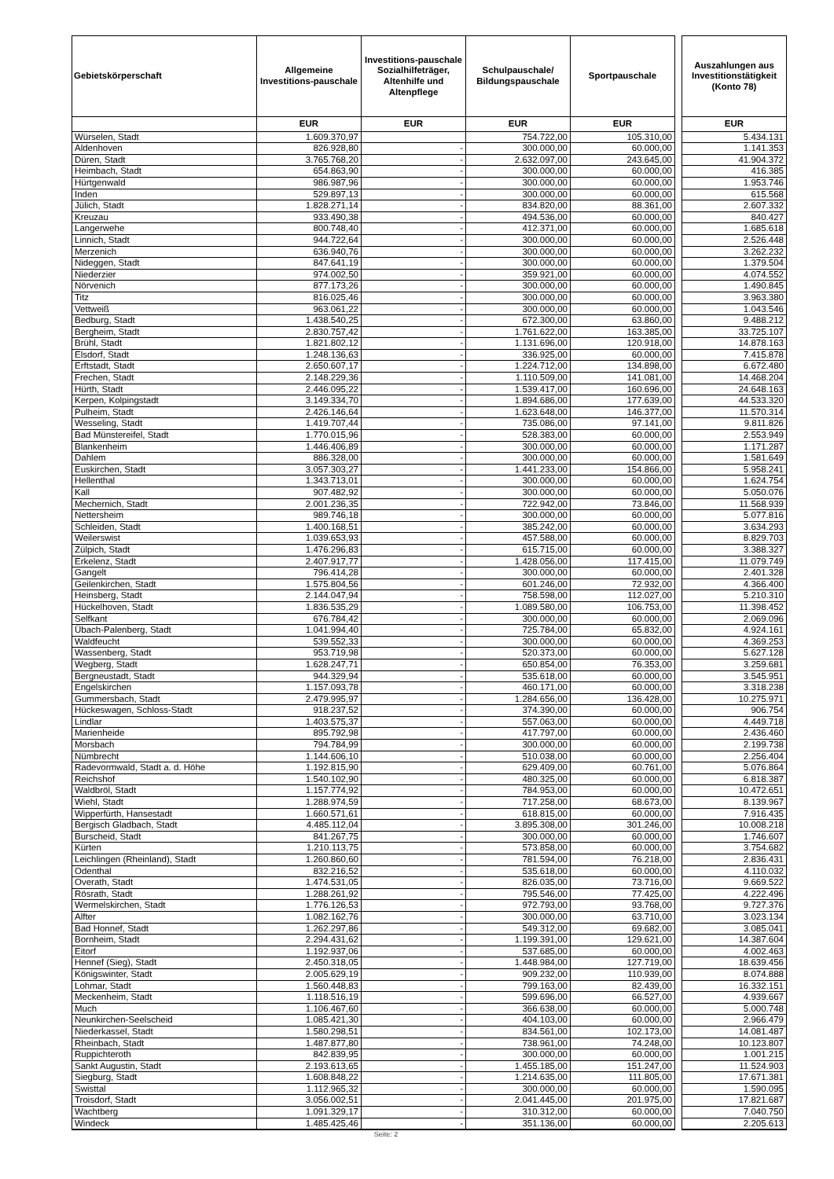| Gebietskörperschaft | Allgemeine Investitions-pauschale | Investitions-pauschale Sozialhilfeträger, Altenhilfe und Altenpflege | Schulpauschale/ Bildungspauschale | Sportpauschale | | Auszahlungen aus Investitionstätigkeit (Konto 78) |
| --- | --- | --- | --- | --- | --- | --- |
| | EUR | EUR | EUR | EUR | | EUR |
| Würselen, Stadt | 1.609.370,97 | | 754.722,00 | 105.310,00 | | 5.434.131 |
| Aldenhoven | 826.928,80 | - | 300.000,00 | 60.000,00 | | 1.141.353 |
| Düren, Stadt | 3.765.768,20 | - | 2.632.097,00 | 243.645,00 | | 41.904.372 |
| Heimbach, Stadt | 654.863,90 | - | 300.000,00 | 60.000,00 | | 416.385 |
| Hürtgenwald | 986.987,96 | - | 300.000,00 | 60.000,00 | | 1.953.746 |
| Inden | 529.897,13 | - | 300.000,00 | 60.000,00 | | 615.568 |
| Jülich, Stadt | 1.828.271,14 | - | 834.820,00 | 88.361,00 | | 2.607.332 |
| Kreuzau | 933.490,38 | - | 494.536,00 | 60.000,00 | | 840.427 |
| Langerwehe | 800.748,40 | - | 412.371,00 | 60.000,00 | | 1.685.618 |
| Linnich, Stadt | 944.722,64 | - | 300.000,00 | 60.000,00 | | 2.526.448 |
| Merzenich | 636.940,76 | - | 300.000,00 | 60.000,00 | | 3.262.232 |
| Nideggen, Stadt | 847.641,19 | - | 300.000,00 | 60.000,00 | | 1.379.504 |
| Niederzier | 974.002,50 | - | 359.921,00 | 60.000,00 | | 4.074.552 |
| Nörvenich | 877.173,26 | - | 300.000,00 | 60.000,00 | | 1.490.845 |
| Titz | 816.025,46 | - | 300.000,00 | 60.000,00 | | 3.963.380 |
| Vettweiß | 963.061,22 | - | 300.000,00 | 60.000,00 | | 1.043.546 |
| Bedburg, Stadt | 1.438.540,25 | - | 672.300,00 | 63.860,00 | | 9.488.212 |
| Bergheim, Stadt | 2.830.757,42 | - | 1.761.622,00 | 163.385,00 | | 33.725.107 |
| Brühl, Stadt | 1.821.802,12 | - | 1.131.696,00 | 120.918,00 | | 14.878.163 |
| Elsdorf, Stadt | 1.248.136,63 | - | 336.925,00 | 60.000,00 | | 7.415.878 |
| Erftstadt, Stadt | 2.650.607,17 | - | 1.224.712,00 | 134.898,00 | | 6.672.480 |
| Frechen, Stadt | 2.148.229,36 | - | 1.110.509,00 | 141.081,00 | | 14.468.204 |
| Hürth, Stadt | 2.446.095,22 | - | 1.539.417,00 | 160.696,00 | | 24.648.163 |
| Kerpen, Kolpingstadt | 3.149.334,70 | - | 1.894.686,00 | 177.639,00 | | 44.533.320 |
| Pulheim, Stadt | 2.426.146,64 | - | 1.623.648,00 | 146.377,00 | | 11.570.314 |
| Wesseling, Stadt | 1.419.707,44 | - | 735.086,00 | 97.141,00 | | 9.811.826 |
| Bad Münstereifel, Stadt | 1.770.015,96 | - | 528.383,00 | 60.000,00 | | 2.553.949 |
| Blankenheim | 1.446.406,89 | - | 300.000,00 | 60.000,00 | | 1.171.287 |
| Dahlem | 886.328,00 | - | 300.000,00 | 60.000,00 | | 1.581.649 |
| Euskirchen, Stadt | 3.057.303,27 | - | 1.441.233,00 | 154.866,00 | | 5.958.241 |
| Hellenthal | 1.343.713,01 | - | 300.000,00 | 60.000,00 | | 1.624.754 |
| Kall | 907.482,92 | - | 300.000,00 | 60.000,00 | | 5.050.076 |
| Mechernich, Stadt | 2.001.236,35 | - | 722.942,00 | 73.846,00 | | 11.568.939 |
| Nettersheim | 989.746,18 | - | 300.000,00 | 60.000,00 | | 5.077.816 |
| Schleiden, Stadt | 1.400.168,51 | - | 385.242,00 | 60.000,00 | | 3.634.293 |
| Weilerswist | 1.039.653,93 | - | 457.588,00 | 60.000,00 | | 8.829.703 |
| Zülpich, Stadt | 1.476.296,83 | - | 615.715,00 | 60.000,00 | | 3.388.327 |
| Erkelenz, Stadt | 2.407.917,77 | - | 1.428.056,00 | 117.415,00 | | 11.079.749 |
| Gangelt | 796.414,28 | - | 300.000,00 | 60.000,00 | | 2.401.328 |
| Geilenkirchen, Stadt | 1.575.804,56 | - | 601.246,00 | 72.932,00 | | 4.366.400 |
| Heinsberg, Stadt | 2.144.047,94 | - | 758.598,00 | 112.027,00 | | 5.210.310 |
| Hückelhoven, Stadt | 1.836.535,29 | - | 1.089.580,00 | 106.753,00 | | 11.398.452 |
| Selfkant | 676.784,42 | - | 300.000,00 | 60.000,00 | | 2.069.096 |
| Übach-Palenberg, Stadt | 1.041.994,40 | - | 725.784,00 | 65.832,00 | | 4.924.161 |
| Waldfeucht | 539.552,33 | - | 300.000,00 | 60.000,00 | | 4.369.253 |
| Wassenberg, Stadt | 953.719,98 | - | 520.373,00 | 60.000,00 | | 5.627.128 |
| Wegberg, Stadt | 1.628.247,71 | - | 650.854,00 | 76.353,00 | | 3.259.681 |
| Bergneustadt, Stadt | 944.329,94 | - | 535.618,00 | 60.000,00 | | 3.545.951 |
| Engelskirchen | 1.157.093,78 | - | 460.171,00 | 60.000,00 | | 3.318.238 |
| Gummersbach, Stadt | 2.479.995,97 | - | 1.284.656,00 | 136.428,00 | | 10.275.971 |
| Hückeswagen, Schloss-Stadt | 918.237,52 | - | 374.390,00 | 60.000,00 | | 906.754 |
| Lindlar | 1.403.575,37 | - | 557.063,00 | 60.000,00 | | 4.449.718 |
| Marienheide | 895.792,98 | - | 417.797,00 | 60.000,00 | | 2.436.460 |
| Morsbach | 794.784,99 | - | 300.000,00 | 60.000,00 | | 2.199.738 |
| Nümbrecht | 1.144.606,10 | - | 510.038,00 | 60.000,00 | | 2.256.404 |
| Radevormwald, Stadt a. d. Höhe | 1.192.815,90 | - | 629.409,00 | 60.761,00 | | 5.076.864 |
| Reichshof | 1.540.102,90 | - | 480.325,00 | 60.000,00 | | 6.818.387 |
| Waldbröl, Stadt | 1.157.774,92 | - | 784.953,00 | 60.000,00 | | 10.472.651 |
| Wiehl, Stadt | 1.288.974,59 | - | 717.258,00 | 68.673,00 | | 8.139.967 |
| Wipperfürth, Hansestadt | 1.660.571,61 | - | 618.815,00 | 60.000,00 | | 7.916.435 |
| Bergisch Gladbach, Stadt | 4.485.112,04 | - | 3.895.308,00 | 301.246,00 | | 10.008.218 |
| Burscheid, Stadt | 841.267,75 | - | 300.000,00 | 60.000,00 | | 1.746.607 |
| Kürten | 1.210.113,75 | - | 573.858,00 | 60.000,00 | | 3.754.682 |
| Leichlingen (Rheinland), Stadt | 1.260.860,60 | - | 781.594,00 | 76.218,00 | | 2.836.431 |
| Odenthal | 832.216,52 | - | 535.618,00 | 60.000,00 | | 4.110.032 |
| Overath, Stadt | 1.474.531,05 | - | 826.035,00 | 73.716,00 | | 9.669.522 |
| Rösrath, Stadt | 1.288.261,92 | - | 795.546,00 | 77.425,00 | | 4.222.496 |
| Wermelskirchen, Stadt | 1.776.126,53 | - | 972.793,00 | 93.768,00 | | 9.727.376 |
| Alfter | 1.082.162,76 | - | 300.000,00 | 63.710,00 | | 3.023.134 |
| Bad Honnef, Stadt | 1.262.297,86 | - | 549.312,00 | 69.682,00 | | 3.085.041 |
| Bornheim, Stadt | 2.294.431,62 | - | 1.199.391,00 | 129.621,00 | | 14.387.604 |
| Eitorf | 1.192.937,06 | - | 537.685,00 | 60.000,00 | | 4.002.463 |
| Hennef (Sieg), Stadt | 2.450.318,05 | - | 1.448.984,00 | 127.719,00 | | 18.639.456 |
| Königswinter, Stadt | 2.005.629,19 | - | 909.232,00 | 110.939,00 | | 8.074.888 |
| Lohmar, Stadt | 1.560.448,83 | - | 799.163,00 | 82.439,00 | | 16.332.151 |
| Meckenheim, Stadt | 1.118.516,19 | - | 599.696,00 | 66.527,00 | | 4.939.667 |
| Much | 1.106.467,60 | - | 366.638,00 | 60.000,00 | | 5.000.748 |
| Neunkirchen-Seelscheid | 1.085.421,30 | - | 404.103,00 | 60.000,00 | | 2.966.479 |
| Niederkassel, Stadt | 1.580.298,51 | - | 834.561,00 | 102.173,00 | | 14.081.487 |
| Rheinbach, Stadt | 1.487.877,80 | - | 738.961,00 | 74.248,00 | | 10.123.807 |
| Ruppichteroth | 842.839,95 | - | 300.000,00 | 60.000,00 | | 1.001.215 |
| Sankt Augustin, Stadt | 2.193.613,65 | - | 1.455.185,00 | 151.247,00 | | 11.524.903 |
| Siegburg, Stadt | 1.608.848,22 | - | 1.214.635,00 | 111.805,00 | | 17.671.381 |
| Swisttal | 1.112.965,32 | - | 300.000,00 | 60.000,00 | | 1.590.095 |
| Troisdorf, Stadt | 3.056.002,51 | - | 2.041.445,00 | 201.975,00 | | 17.821.687 |
| Wachtberg | 1.091.329,17 | - | 310.312,00 | 60.000,00 | | 7.040.750 |
| Windeck | 1.485.425,46 | - | 351.136,00 | 60.000,00 | | 2.205.613 |
Seite: 2